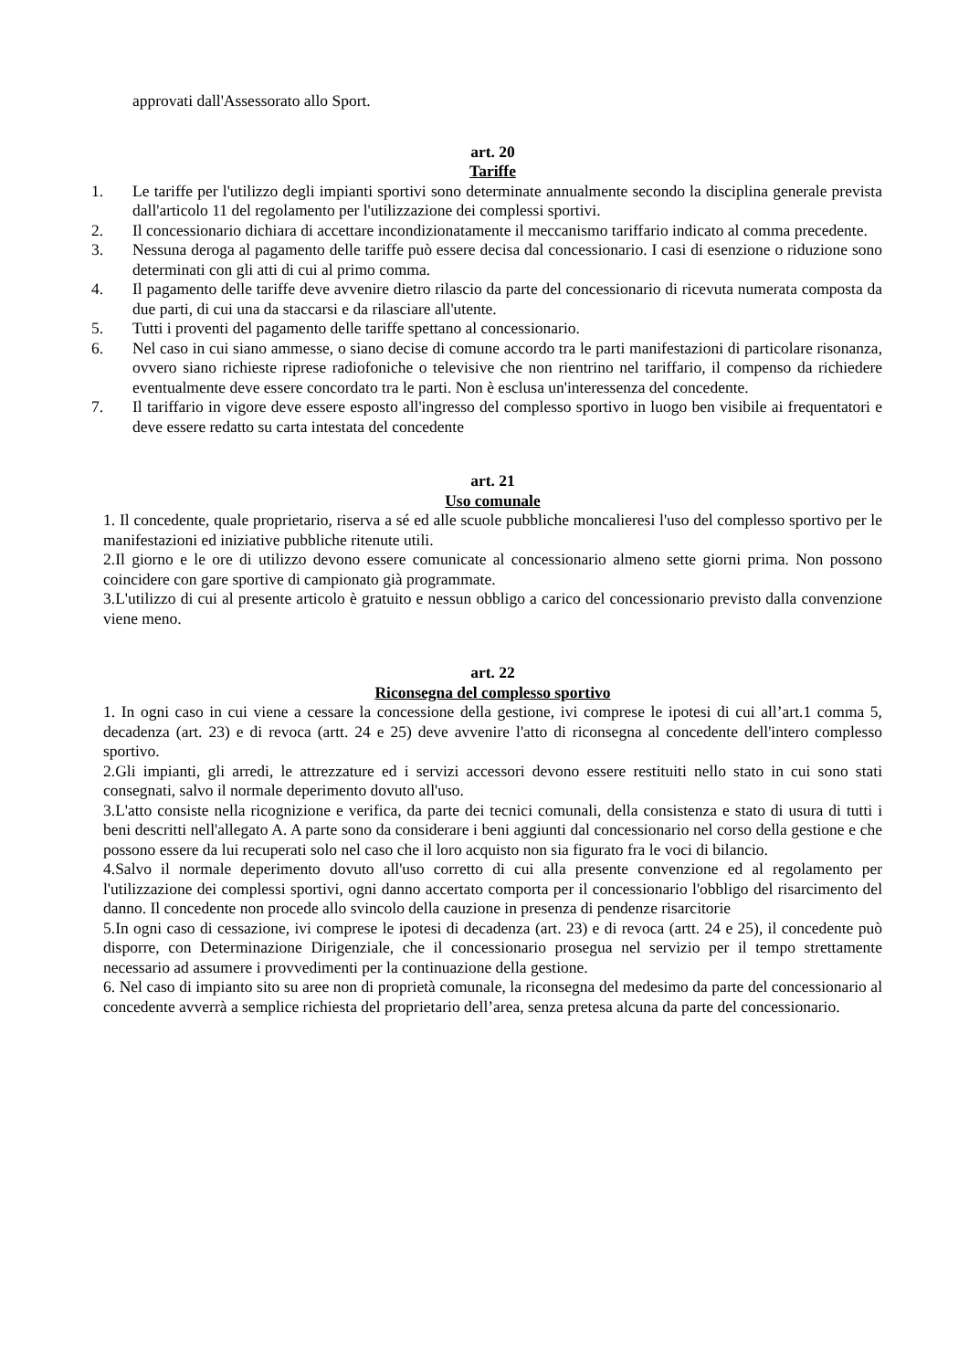approvati dall'Assessorato allo Sport.
art. 20
Tariffe
1. Le tariffe per l'utilizzo degli impianti sportivi sono determinate annualmente secondo la disciplina generale prevista dall'articolo 11 del regolamento per l'utilizzazione dei complessi sportivi.
2. Il concessionario dichiara di accettare incondizionatamente il meccanismo tariffario indicato al comma precedente.
3. Nessuna deroga al pagamento delle tariffe può essere decisa dal concessionario. I casi di esenzione o riduzione sono determinati con gli atti di cui al primo comma.
4. Il pagamento delle tariffe deve avvenire dietro rilascio da parte del concessionario di ricevuta numerata composta da due parti, di cui una da staccarsi e da rilasciare all'utente.
5. Tutti i proventi del pagamento delle tariffe spettano al concessionario.
6. Nel caso in cui siano ammesse, o siano decise di comune accordo tra le parti manifestazioni di particolare risonanza, ovvero siano richieste riprese radiofoniche o televisive che non rientrino nel tariffario, il compenso da richiedere eventualmente deve essere concordato tra le parti. Non è esclusa un'interessenza del concedente.
7. Il tariffario in vigore deve essere esposto all'ingresso del complesso sportivo in luogo ben visibile ai frequentatori e deve essere redatto su carta intestata del concedente
art. 21
Uso comunale
1. Il concedente, quale proprietario, riserva a sé ed alle scuole pubbliche moncalieresi l'uso del complesso sportivo per le manifestazioni ed iniziative pubbliche ritenute utili.
2.Il giorno e le ore di utilizzo devono essere comunicate al concessionario almeno sette giorni prima. Non possono coincidere con gare sportive di campionato già programmate.
3.L'utilizzo di cui al presente articolo è gratuito e nessun obbligo a carico del concessionario previsto dalla convenzione viene meno.
art. 22
Riconsegna del complesso sportivo
1. In ogni caso in cui viene a cessare la concessione della gestione, ivi comprese le ipotesi di cui all’art.1 comma 5, decadenza (art. 23) e di revoca (artt. 24 e 25) deve avvenire l'atto di riconsegna al concedente dell'intero complesso sportivo.
2.Gli impianti, gli arredi, le attrezzature ed i servizi accessori devono essere restituiti nello stato in cui sono stati consegnati, salvo il normale deperimento dovuto all'uso.
3.L'atto consiste nella ricognizione e verifica, da parte dei tecnici comunali, della consistenza e stato di usura di tutti i beni descritti nell'allegato A. A parte sono da considerare i beni aggiunti dal concessionario nel corso della gestione e che possono essere da lui recuperati solo nel caso che il loro acquisto non sia figurato fra le voci di bilancio.
4.Salvo il normale deperimento dovuto all'uso corretto di cui alla presente convenzione ed al regolamento per l'utilizzazione dei complessi sportivi, ogni danno accertato comporta per il concessionario l'obbligo del risarcimento del danno. Il concedente non procede allo svincolo della cauzione in presenza di pendenze risarcitorie
5.In ogni caso di cessazione, ivi comprese le ipotesi di decadenza (art. 23) e di revoca (artt. 24 e 25), il concedente può disporre, con Determinazione Dirigenziale, che il concessionario prosegua nel servizio per il tempo strettamente necessario ad assumere i provvedimenti per la continuazione della gestione.
6. Nel caso di impianto sito su aree non di proprietà comunale, la riconsegna del medesimo da parte del concessionario al concedente avverrà a semplice richiesta del proprietario dell’area, senza pretesa alcuna da parte del concessionario.